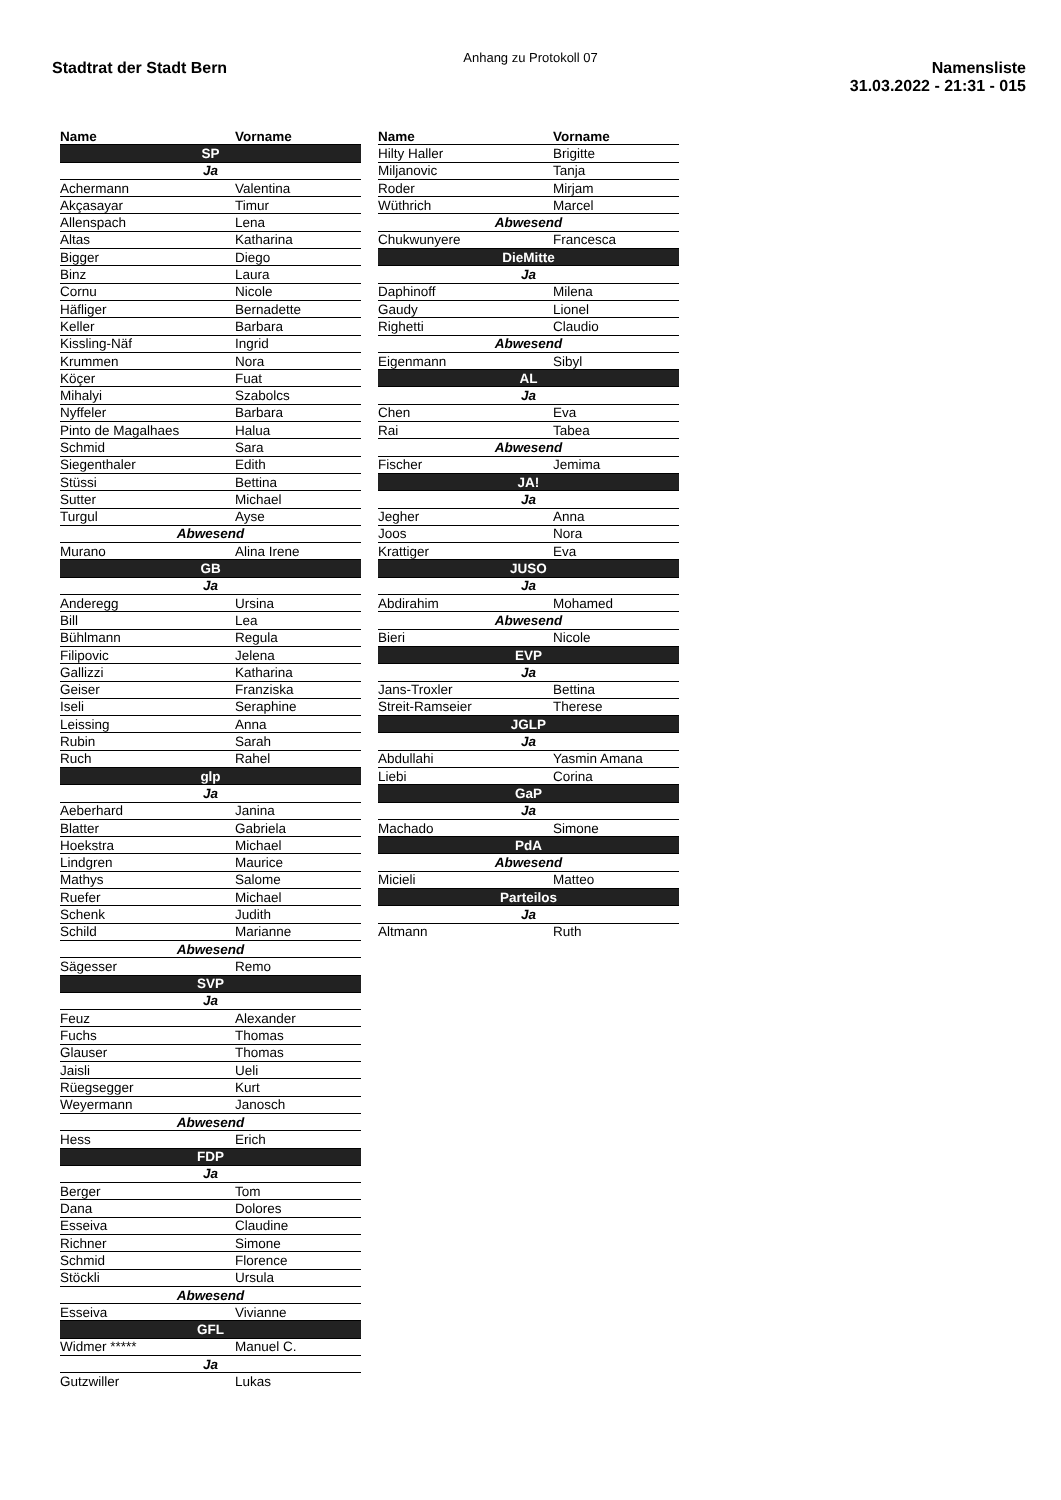Anhang zu Protokoll 07
Stadtrat der Stadt Bern Namensliste
31.03.2022 - 21:31 - 015
| Name | Vorname |
| --- | --- |
| SP | |
| Ja | |
| Achermann | Valentina |
| Akçasayar | Timur |
| Allenspach | Lena |
| Altas | Katharina |
| Bigger | Diego |
| Binz | Laura |
| Cornu | Nicole |
| Häfliger | Bernadette |
| Keller | Barbara |
| Kissling-Näf | Ingrid |
| Krummen | Nora |
| Köçer | Fuat |
| Mihalyi | Szabolcs |
| Nyffeler | Barbara |
| Pinto de Magalhaes | Halua |
| Schmid | Sara |
| Siegenthaler | Edith |
| Stüssi | Bettina |
| Sutter | Michael |
| Turgul | Ayse |
| Abwesend | |
| Murano | Alina Irene |
| GB | |
| Ja | |
| Anderegg | Ursina |
| Bill | Lea |
| Bühlmann | Regula |
| Filipovic | Jelena |
| Gallizzi | Katharina |
| Geiser | Franziska |
| Iseli | Seraphine |
| Leissing | Anna |
| Rubin | Sarah |
| Ruch | Rahel |
| glp | |
| Ja | |
| Aeberhard | Janina |
| Blatter | Gabriela |
| Hoekstra | Michael |
| Lindgren | Maurice |
| Mathys | Salome |
| Ruefer | Michael |
| Schenk | Judith |
| Schild | Marianne |
| Abwesend | |
| Sägesser | Remo |
| SVP | |
| Ja | |
| Feuz | Alexander |
| Fuchs | Thomas |
| Glauser | Thomas |
| Jaisli | Ueli |
| Rüegsegger | Kurt |
| Weyermann | Janosch |
| Abwesend | |
| Hess | Erich |
| FDP | |
| Ja | |
| Berger | Tom |
| Dana | Dolores |
| Esseiva | Claudine |
| Richner | Simone |
| Schmid | Florence |
| Stöckli | Ursula |
| Abwesend | |
| Esseiva | Vivianne |
| GFL | |
| Widmer ***** | Manuel C. |
| Ja | |
| Gutzwiller | Lukas |
| Name | Vorname |
| --- | --- |
| Hilty Haller | Brigitte |
| Miljanovic | Tanja |
| Roder | Mirjam |
| Wüthrich | Marcel |
| Abwesend | |
| Chukwunyere | Francesca |
| DieMitte | |
| Ja | |
| Daphinoff | Milena |
| Gaudy | Lionel |
| Righetti | Claudio |
| Abwesend | |
| Eigenmann | Sibyl |
| AL | |
| Ja | |
| Chen | Eva |
| Rai | Tabea |
| Abwesend | |
| Fischer | Jemima |
| JA! | |
| Ja | |
| Jegher | Anna |
| Joos | Nora |
| Krattiger | Eva |
| JUSO | |
| Ja | |
| Abdirahim | Mohamed |
| Abwesend | |
| Bieri | Nicole |
| EVP | |
| Ja | |
| Jans-Troxler | Bettina |
| Streit-Ramseier | Therese |
| JGLP | |
| Ja | |
| Abdullahi | Yasmin Amana |
| Liebi | Corina |
| GaP | |
| Ja | |
| Machado | Simone |
| PdA | |
| Abwesend | |
| Micieli | Matteo |
| Parteilos | |
| Ja | |
| Altmann | Ruth |